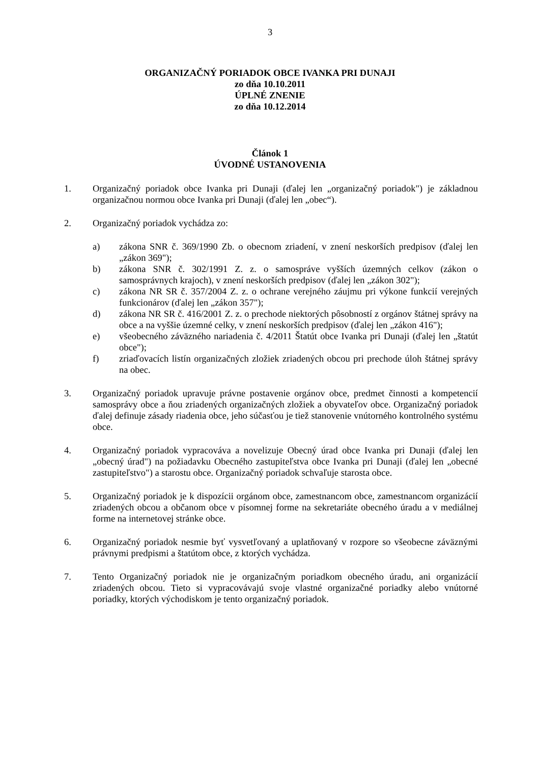3
ORGANIZAČNÝ PORIADOK OBCE IVANKA PRI DUNAJI
zo dňa 10.10.2011
ÚPLNÉ ZNENIE
zo dňa 10.12.2014
Článok 1
ÚVODNÉ USTANOVENIA
1. Organizačný poriadok obce Ivanka pri Dunaji (ďalej len „organizačný poriadok") je základnou organizačnou normou obce Ivanka pri Dunaji (ďalej len „obec“).
2. Organizačný poriadok vychádza zo:
a) zákona SNR č. 369/1990 Zb. o obecnom zriadení, v znení neskorších predpisov (ďalej len „zákon 369");
b) zákona SNR č. 302/1991 Z. z. o samospráve vyšších územných celkov (zákon o samosprávnych krajoch), v znení neskorších predpisov (ďalej len „zákon 302");
c) zákona NR SR č. 357/2004 Z. z. o ochrane verejného záujmu pri výkone funkcií verejných funkcionárov (ďalej len „zákon 357");
d) zákona NR SR č. 416/2001 Z. z. o prechode niektorých pôsobností z orgánov štátnej správy na obce a na vyššie územné celky, v znení neskorších predpisov (ďalej len „zákon 416");
e) všeobecného záväzného nariadenia č. 4/2011 Štatút obce Ivanka pri Dunaji (ďalej len „štatút obce");
f) zriaďovacích listín organizačných zložiek zriadených obcou pri prechode úloh štátnej správy na obec.
3. Organizačný poriadok upravuje právne postavenie orgánov obce, predmet činnosti a kompetencií samosprávy obce a ňou zriadených organizačných zložiek a obyvateľov obce. Organizačný poriadok ďalej definuje zásady riadenia obce, jeho súčasťou je tiež stanovenie vnútorného kontrolného systému obce.
4. Organizačný poriadok vypracováva a novelizuje Obecný úrad obce Ivanka pri Dunaji (ďalej len „obecný úrad") na požiadavku Obecného zastupiteľstva obce Ivanka pri Dunaji (ďalej len „obecné zastupiteľstvo") a starostu obce. Organizačný poriadok schvaľuje starosta obce.
5. Organizačný poriadok je k dispozícii orgánom obce, zamestnancom obce, zamestnancom organizácií zriadených obcou a občanom obce v písomnej forme na sekretariáte obecného úradu a v mediálnej forme na internetovej stránke obce.
6. Organizačný poriadok nesmie byť vysvetľovaný a uplatňovaný v rozpore so všeobecne záväznými právnymi predpismi a štatútom obce, z ktorých vychádza.
7. Tento Organizačný poriadok nie je organizačným poriadkom obecného úradu, ani organizácií zriadených obcou. Tieto si vypracovávajú svoje vlastné organizačné poriadky alebo vnútorné poriadky, ktorých východiskom je tento organizačný poriadok.